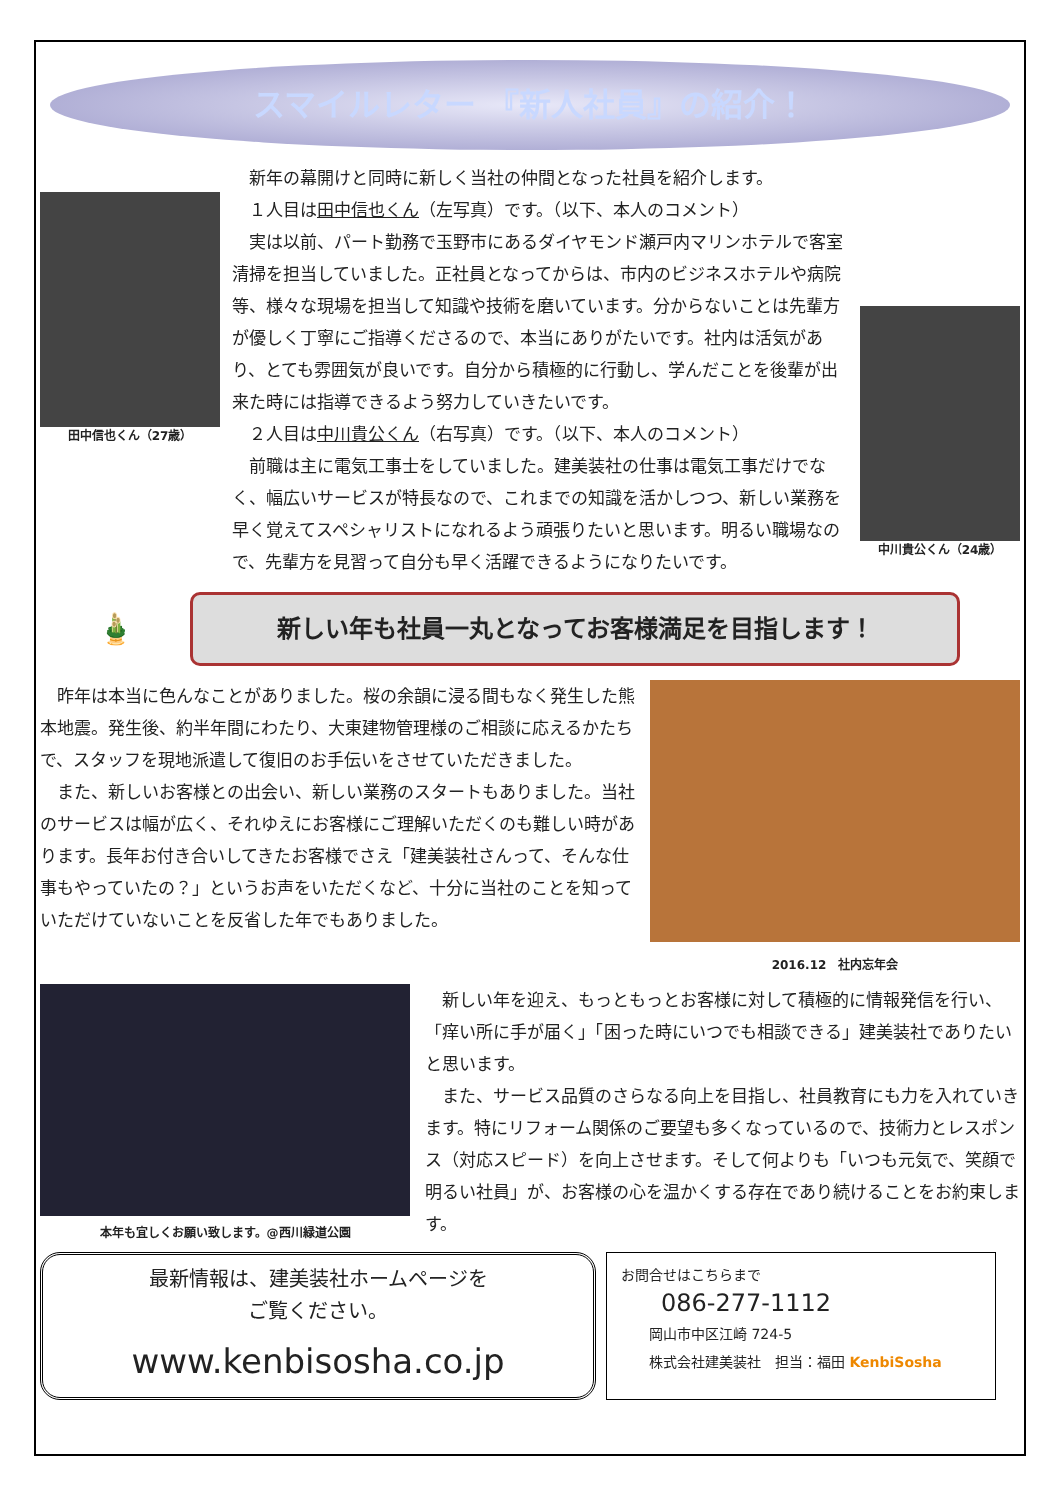スマイルレター 『新人社員』の紹介！
田中信也くん（27歳）
　新年の幕開けと同時に新しく当社の仲間となった社員を紹介します。
　１人目は田中信也くん（左写真）です。（以下、本人のコメント）
　実は以前、パート勤務で玉野市にあるダイヤモンド瀬戸内マリンホテルで客室清掃を担当していました。正社員となってからは、市内のビジネスホテルや病院等、様々な現場を担当して知識や技術を磨いています。分からないことは先輩方が優しく丁寧にご指導くださるので、本当にありがたいです。社内は活気があり、とても雰囲気が良いです。自分から積極的に行動し、学んだことを後輩が出来た時には指導できるよう努力していきたいです。
　２人目は中川貴公くん（右写真）です。（以下、本人のコメント）
　前職は主に電気工事士をしていました。建美装社の仕事は電気工事だけでなく、幅広いサービスが特長なので、これまでの知識を活かしつつ、新しい業務を早く覚えてスペシャリストになれるよう頑張りたいと思います。明るい職場なので、先輩方を見習って自分も早く活躍できるようになりたいです。
中川貴公くん（24歳）
🎍
新しい年も社員一丸となってお客様満足を目指します！
　昨年は本当に色んなことがありました。桜の余韻に浸る間もなく発生した熊本地震。発生後、約半年間にわたり、大東建物管理様のご相談に応えるかたちで、スタッフを現地派遣して復旧のお手伝いをさせていただきました。
　また、新しいお客様との出会い、新しい業務のスタートもありました。当社のサービスは幅が広く、それゆえにお客様にご理解いただくのも難しい時があります。長年お付き合いしてきたお客様でさえ「建美装社さんって、そんな仕事もやっていたの？」というお声をいただくなど、十分に当社のことを知っていただけていないことを反省した年でもありました。
2016.12　社内忘年会
本年も宜しくお願い致します。@西川緑道公園
　新しい年を迎え、もっともっとお客様に対して積極的に情報発信を行い、「痒い所に手が届く」「困った時にいつでも相談できる」建美装社でありたいと思います。
　また、サービス品質のさらなる向上を目指し、社員教育にも力を入れていきます。特にリフォーム関係のご要望も多くなっているので、技術力とレスポンス（対応スピード）を向上させます。そして何よりも「いつも元気で、笑顔で明るい社員」が、お客様の心を温かくする存在であり続けることをお約束します。
最新情報は、建美装社ホームページを
ご覧ください。
www.kenbisosha.co.jp
お問合せはこちらまで
086-277-1112
　　岡山市中区江崎 724-5
　　株式会社建美装社　担当：福田 KenbiSosha